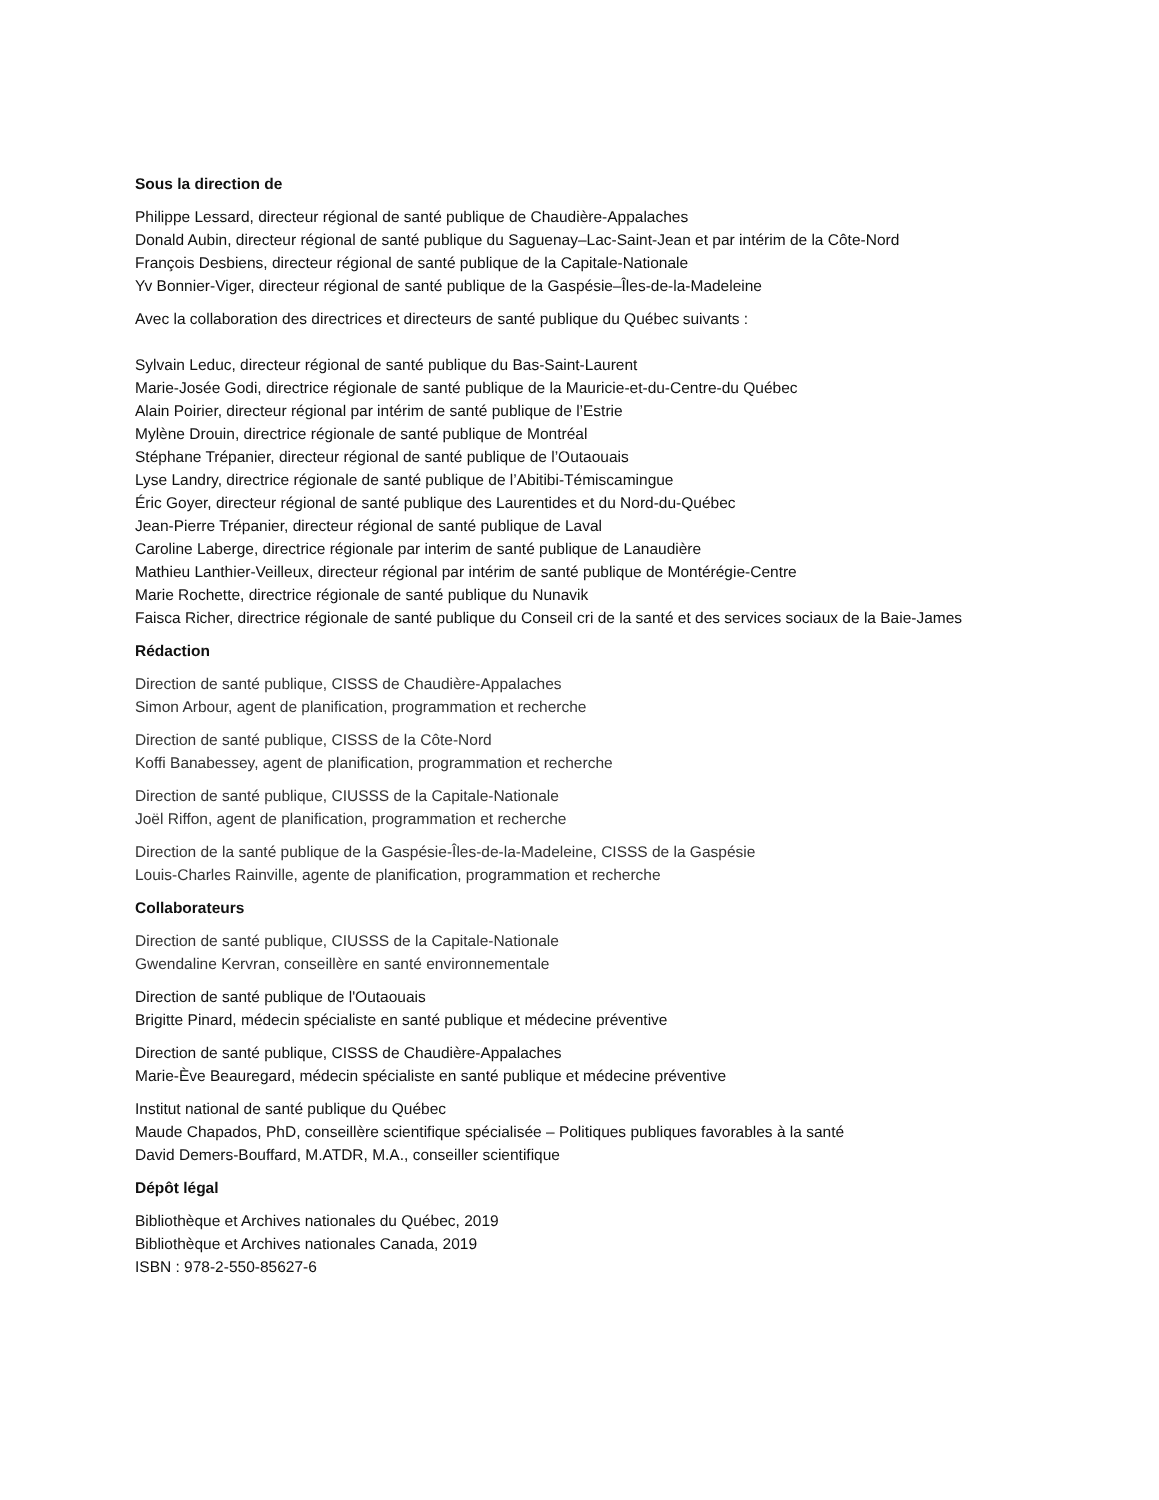Sous la direction de
Philippe Lessard, directeur régional de santé publique de Chaudière-Appalaches
Donald Aubin, directeur régional de santé publique du Saguenay–Lac-Saint-Jean et par intérim de la Côte-Nord
François Desbiens, directeur régional de santé publique de la Capitale-Nationale
Yv Bonnier-Viger, directeur régional de santé publique de la Gaspésie–Îles-de-la-Madeleine
Avec la collaboration des directrices et directeurs de santé publique du Québec suivants :
Sylvain Leduc, directeur régional de santé publique du Bas-Saint-Laurent
Marie-Josée Godi, directrice régionale de santé publique de la Mauricie-et-du-Centre-du Québec
Alain Poirier, directeur régional par intérim de santé publique de l’Estrie
Mylène Drouin, directrice régionale de santé publique de Montréal
Stéphane Trépanier, directeur régional de santé publique de l’Outaouais
Lyse Landry, directrice régionale de santé publique de l’Abitibi-Témiscamingue
Éric Goyer, directeur régional de santé publique des Laurentides et du Nord-du-Québec
Jean-Pierre Trépanier, directeur régional de santé publique de Laval
Caroline Laberge, directrice régionale par interim de santé publique de Lanaudière
Mathieu Lanthier-Veilleux, directeur régional par intérim de santé publique de Montérégie-Centre
Marie Rochette, directrice régionale de santé publique du Nunavik
Faisca Richer, directrice régionale de santé publique du Conseil cri de la santé et des services sociaux de la Baie-James
Rédaction
Direction de santé publique, CISSS de Chaudière-Appalaches
Simon Arbour, agent de planification, programmation et recherche
Direction de santé publique, CISSS de la Côte-Nord
Koffi Banabessey, agent de planification, programmation et recherche
Direction de santé publique, CIUSSS de la Capitale-Nationale
Joël Riffon, agent de planification, programmation et recherche
Direction de la santé publique de la Gaspésie-Îles-de-la-Madeleine, CISSS de la Gaspésie
Louis-Charles Rainville, agente de planification, programmation et recherche
Collaborateurs
Direction de santé publique, CIUSSS de la Capitale-Nationale
Gwendaline Kervran, conseillère en santé environnementale
Direction de santé publique de l'Outaouais
Brigitte Pinard, médecin spécialiste en santé publique et médecine préventive
Direction de santé publique, CISSS de Chaudière-Appalaches
Marie-Ève Beauregard, médecin spécialiste en santé publique et médecine préventive
Institut national de santé publique du Québec
Maude Chapados, PhD, conseillère scientifique spécialisée – Politiques publiques favorables à la santé
David Demers-Bouffard, M.ATDR, M.A., conseiller scientifique
Dépôt légal
Bibliothèque et Archives nationales du Québec, 2019
Bibliothèque et Archives nationales Canada, 2019
ISBN : 978-2-550-85627-6